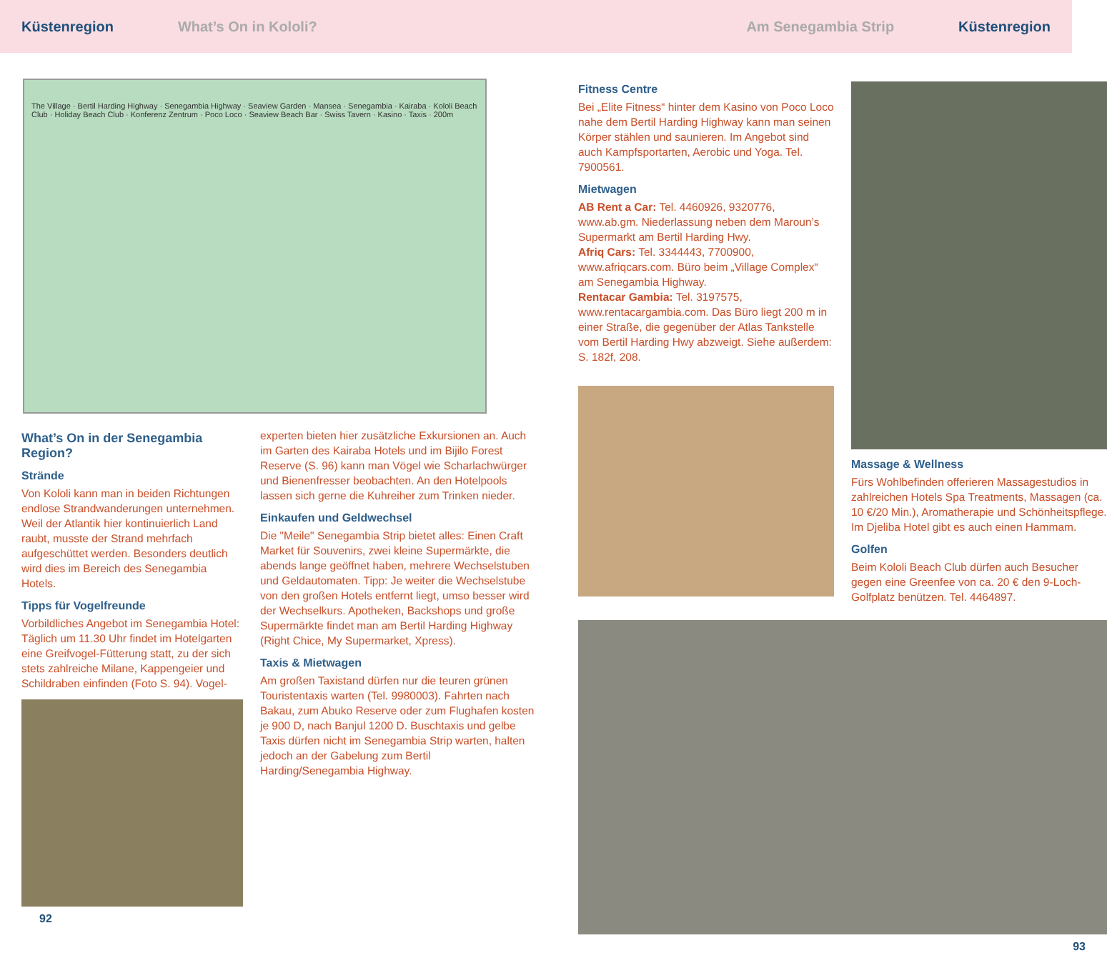Küstenregion What’s On in Kololi? Am Senegambia Strip Küstenregion
The Village · Bertil Harding Highway · Senegambia Highway · Seaview Garden · Mansea · Senegambia · Kairaba · Kololi Beach Club · Holiday Beach Club · Konferenz Zentrum · Poco Loco · Seaview Beach Bar · Swiss Tavern · Kasino · Taxis · 200m
What’s On in der Senegambia Region?
Strände
Von Kololi kann man in beiden Richtungen endlose Strandwanderungen unternehmen. Weil der Atlantik hier kontinuierlich Land raubt, musste der Strand mehrfach aufgeschüttet werden. Besonders deutlich wird dies im Bereich des Senegambia Hotels.
Tipps für Vogelfreunde
Vorbildliches Angebot im Senegambia Hotel: Täglich um 11.30 Uhr findet im Hotelgarten eine Greifvogel-Fütterung statt, zu der sich stets zahlreiche Milane, Kappengeier und Schildraben einfinden (Foto S. 94). Vogel-
experten bieten hier zusätzliche Exkursionen an. Auch im Garten des Kairaba Hotels und im Bijilo Forest Reserve (S. 96) kann man Vögel wie Scharlachwürger und Bienenfresser beobachten. An den Hotelpools lassen sich gerne die Kuhreiher zum Trinken nieder.
Einkaufen und Geldwechsel
Die "Meile" Senegambia Strip bietet alles: Einen Craft Market für Souvenirs, zwei kleine Supermärkte, die abends lange geöffnet haben, mehrere Wechselstuben und Geldautomaten. Tipp: Je weiter die Wechselstube von den großen Hotels entfernt liegt, umso besser wird der Wechselkurs. Apotheken, Backshops und große Supermärkte findet man am Bertil Harding Highway (Right Chice, My Supermarket, Xpress).
Taxis & Mietwagen
Am großen Taxistand dürfen nur die teuren grünen Touristentaxis warten (Tel. 9980003). Fahrten nach Bakau, zum Abuko Reserve oder zum Flughafen kosten je 900 D, nach Banjul 1200 D. Buschtaxis und gelbe Taxis dürfen nicht im Senegambia Strip warten, halten jedoch an der Gabelung zum Bertil Harding/Senegambia Highway.
92
Fitness Centre
Bei „Elite Fitness“ hinter dem Kasino von Poco Loco nahe dem Bertil Harding Highway kann man seinen Körper stählen und saunieren. Im Angebot sind auch Kampfsportarten, Aerobic und Yoga. Tel. 7900561.
Mietwagen
AB Rent a Car: Tel. 4460926, 9320776, www.ab.gm. Niederlassung neben dem Maroun’s Supermarkt am Bertil Harding Hwy.
Afriq Cars: Tel. 3344443, 7700900, www.afriqcars.com. Büro beim „Village Complex“ am Senegambia Highway.
Rentacar Gambia: Tel. 3197575, www.rentacargambia.com. Das Büro liegt 200 m in einer Straße, die gegenüber der Atlas Tankstelle vom Bertil Harding Hwy abzweigt. Siehe außerdem: S. 182f, 208.
Massage & Wellness
Fürs Wohlbefinden offerieren Massagestudios in zahlreichen Hotels Spa Treatments, Massagen (ca. 10 €/20 Min.), Aromatherapie und Schönheitspflege. Im Djeliba Hotel gibt es auch einen Hammam.
Golfen
Beim Kololi Beach Club dürfen auch Besucher gegen eine Greenfee von ca. 20 € den 9-Loch-Golfplatz benützen. Tel. 4464897.
93